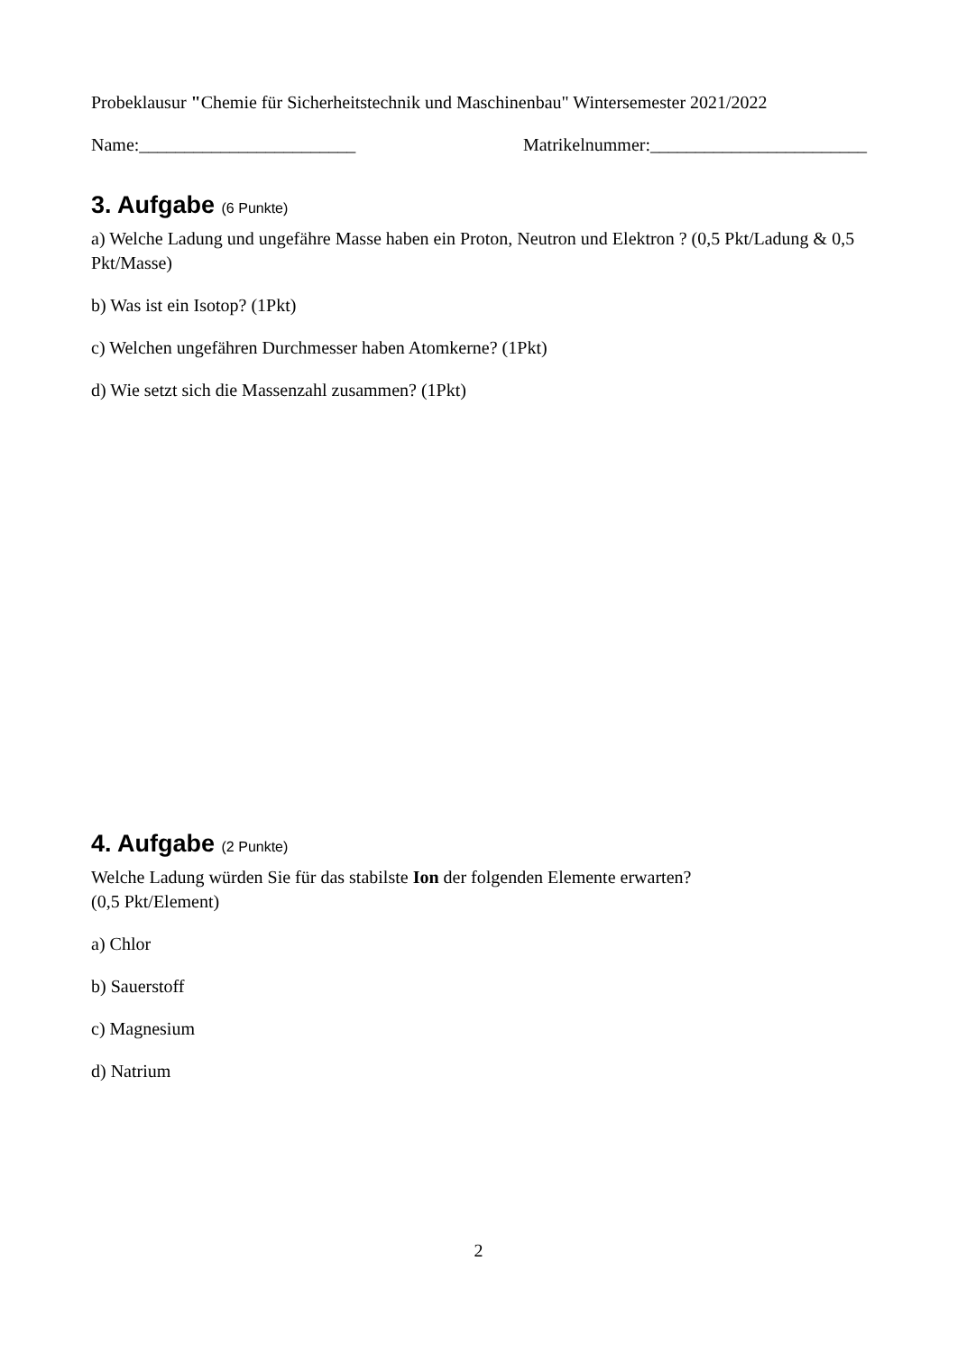Probeklausur "Chemie für Sicherheitstechnik und Maschinenbau" Wintersemester 2021/2022
Name:________________________ Matrikelnummer:________________________
3. Aufgabe (6 Punkte)
a) Welche Ladung und ungefähre Masse haben ein Proton, Neutron und Elektron ? (0,5 Pkt/Ladung & 0,5 Pkt/Masse)
b) Was ist ein Isotop? (1Pkt)
c) Welchen ungefähren Durchmesser haben Atomkerne? (1Pkt)
d) Wie setzt sich die Massenzahl zusammen? (1Pkt)
4. Aufgabe (2 Punkte)
Welche Ladung würden Sie für das stabilste Ion der folgenden Elemente erwarten?
(0,5 Pkt/Element)
a) Chlor
b) Sauerstoff
c) Magnesium
d) Natrium
2